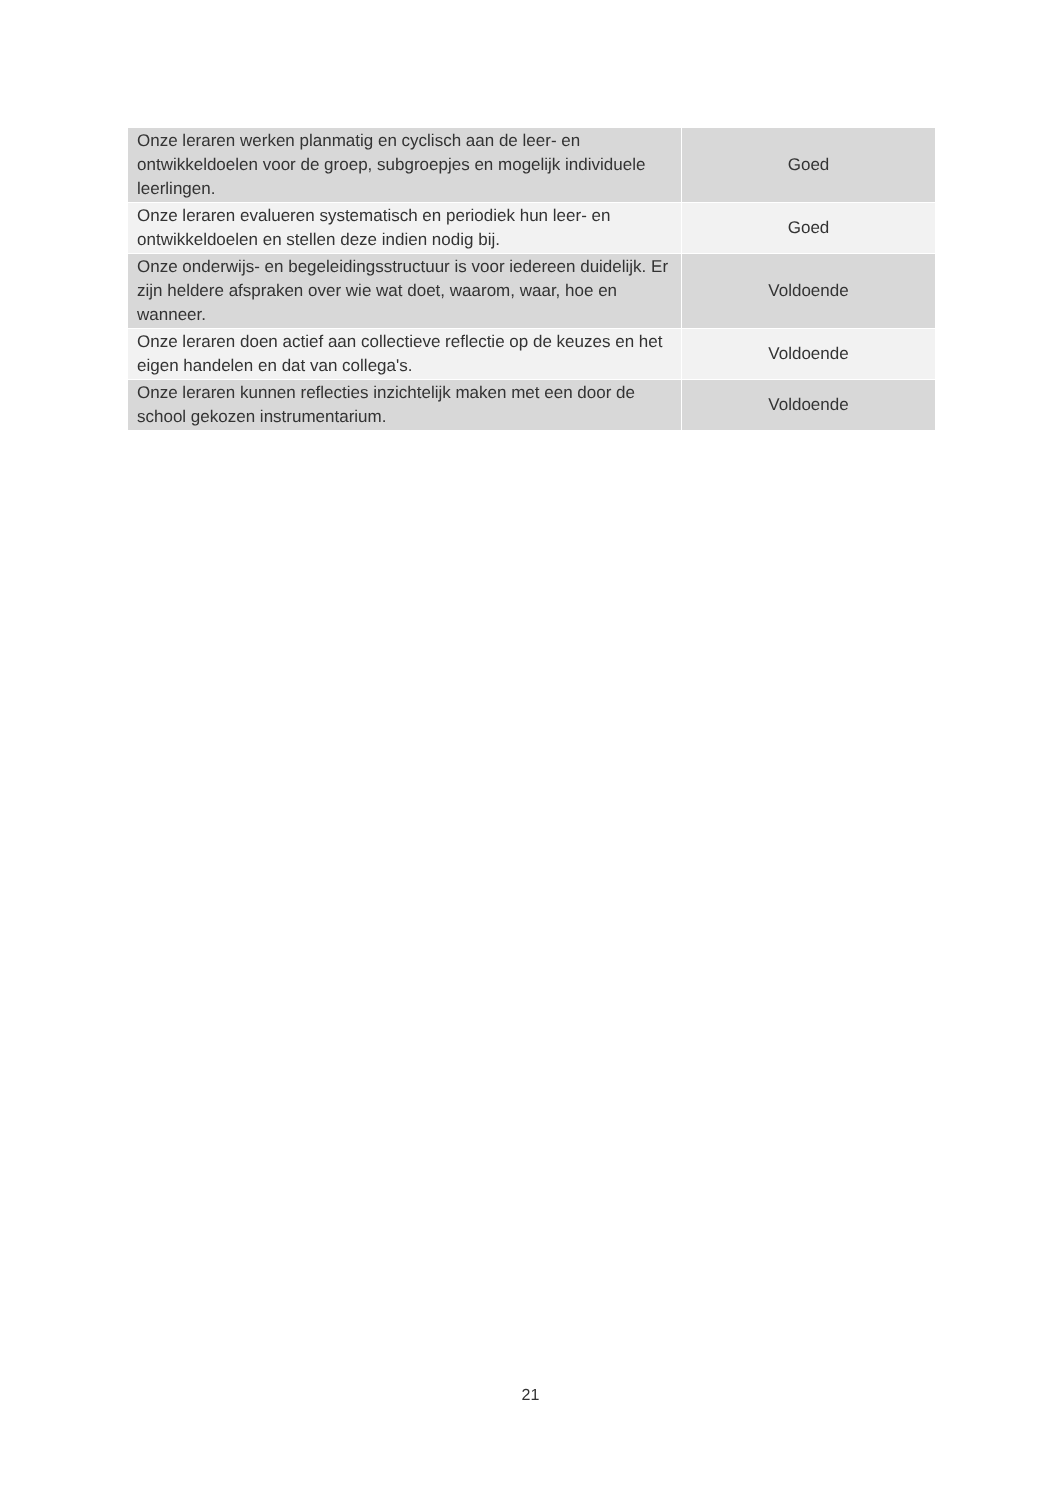| Onze leraren werken planmatig en cyclisch aan de leer- en ontwikkeldoelen voor de groep, subgroepjes en mogelijk individuele leerlingen. | Goed |
| Onze leraren evalueren systematisch en periodiek hun leer- en ontwikkeldoelen en stellen deze indien nodig bij. | Goed |
| Onze onderwijs- en begeleidingsstructuur is voor iedereen duidelijk. Er zijn heldere afspraken over wie wat doet, waarom, waar, hoe en wanneer. | Voldoende |
| Onze leraren doen actief aan collectieve reflectie op de keuzes en het eigen handelen en dat van collega's. | Voldoende |
| Onze leraren kunnen reflecties inzichtelijk maken met een door de school gekozen instrumentarium. | Voldoende |
21